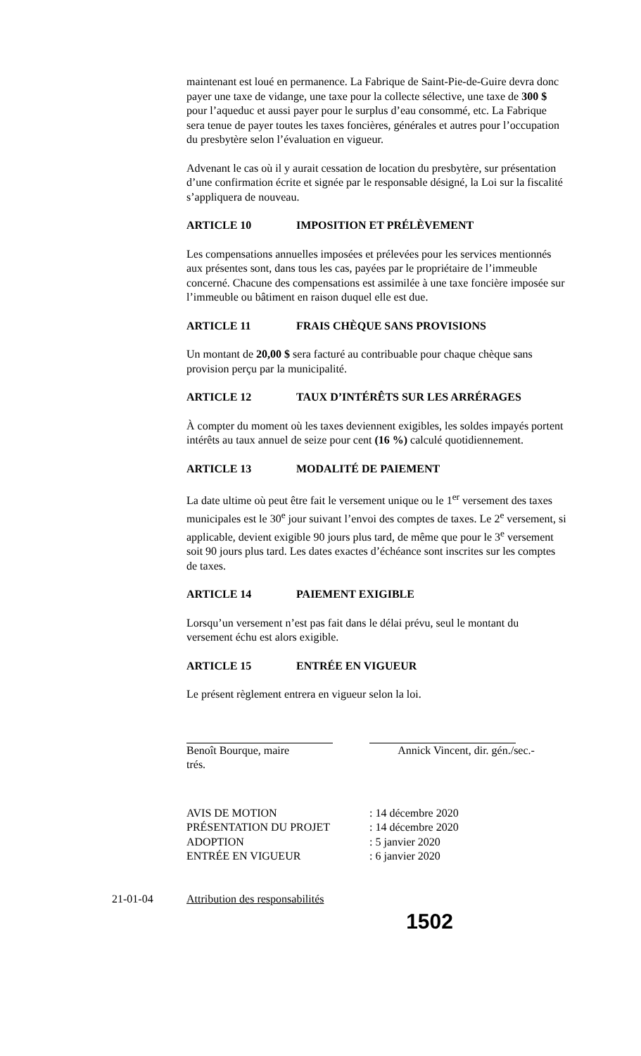maintenant est loué en permanence. La Fabrique de Saint-Pie-de-Guire devra donc payer une taxe de vidange, une taxe pour la collecte sélective, une taxe de 300 $ pour l’aqueduc et aussi payer pour le surplus d’eau consommé, etc. La Fabrique sera tenue de payer toutes les taxes foncières, générales et autres pour l’occupation du presbytère selon l’évaluation en vigueur.
Advenant le cas où il y aurait cessation de location du presbytère, sur présentation d’une confirmation écrite et signée par le responsable désigné, la Loi sur la fiscalité s’appliquera de nouveau.
ARTICLE 10 IMPOSITION ET PRÉLÈVEMENT
Les compensations annuelles imposées et prélevées pour les services mentionnés aux présentes sont, dans tous les cas, payées par le propriétaire de l’immeuble concerné. Chacune des compensations est assimilée à une taxe foncière imposée sur l’immeuble ou bâtiment en raison duquel elle est due.
ARTICLE 11 FRAIS CHÈQUE SANS PROVISIONS
Un montant de 20,00 $ sera facturé au contribuable pour chaque chèque sans provision perçu par la municipalité.
ARTICLE 12 TAUX D’INTÉRÊTS SUR LES ARRÉRAGES
À compter du moment où les taxes deviennent exigibles, les soldes impayés portent intérêts au taux annuel de seize pour cent (16 %) calculé quotidiennement.
ARTICLE 13 MODALITÉ DE PAIEMENT
La date ultime où peut être fait le versement unique ou le 1<sup>er</sup> versement des taxes municipales est le 30<sup>e</sup> jour suivant l’envoi des comptes de taxes. Le 2<sup>e</sup> versement, si applicable, devient exigible 90 jours plus tard, de même que pour le 3<sup>e</sup> versement soit 90 jours plus tard. Les dates exactes d’échéance sont inscrites sur les comptes de taxes.
ARTICLE 14 PAIEMENT EXIGIBLE
Lorsqu’un versement n’est pas fait dans le délai prévu, seul le montant du versement échu est alors exigible.
ARTICLE 15 ENTRÉE EN VIGUEUR
Le présent règlement entrera en vigueur selon la loi.
Benoît Bourque, maire Annick Vincent, dir. gén./sec.-
trés.
AVIS DE MOTION : 14 décembre 2020
PRÉSENTATION DU PROJET : 14 décembre 2020
ADOPTION : 5 janvier 2020
ENTRÉE EN VIGUEUR : 6 janvier 2020
21-01-04 Attribution des responsabilités
1502